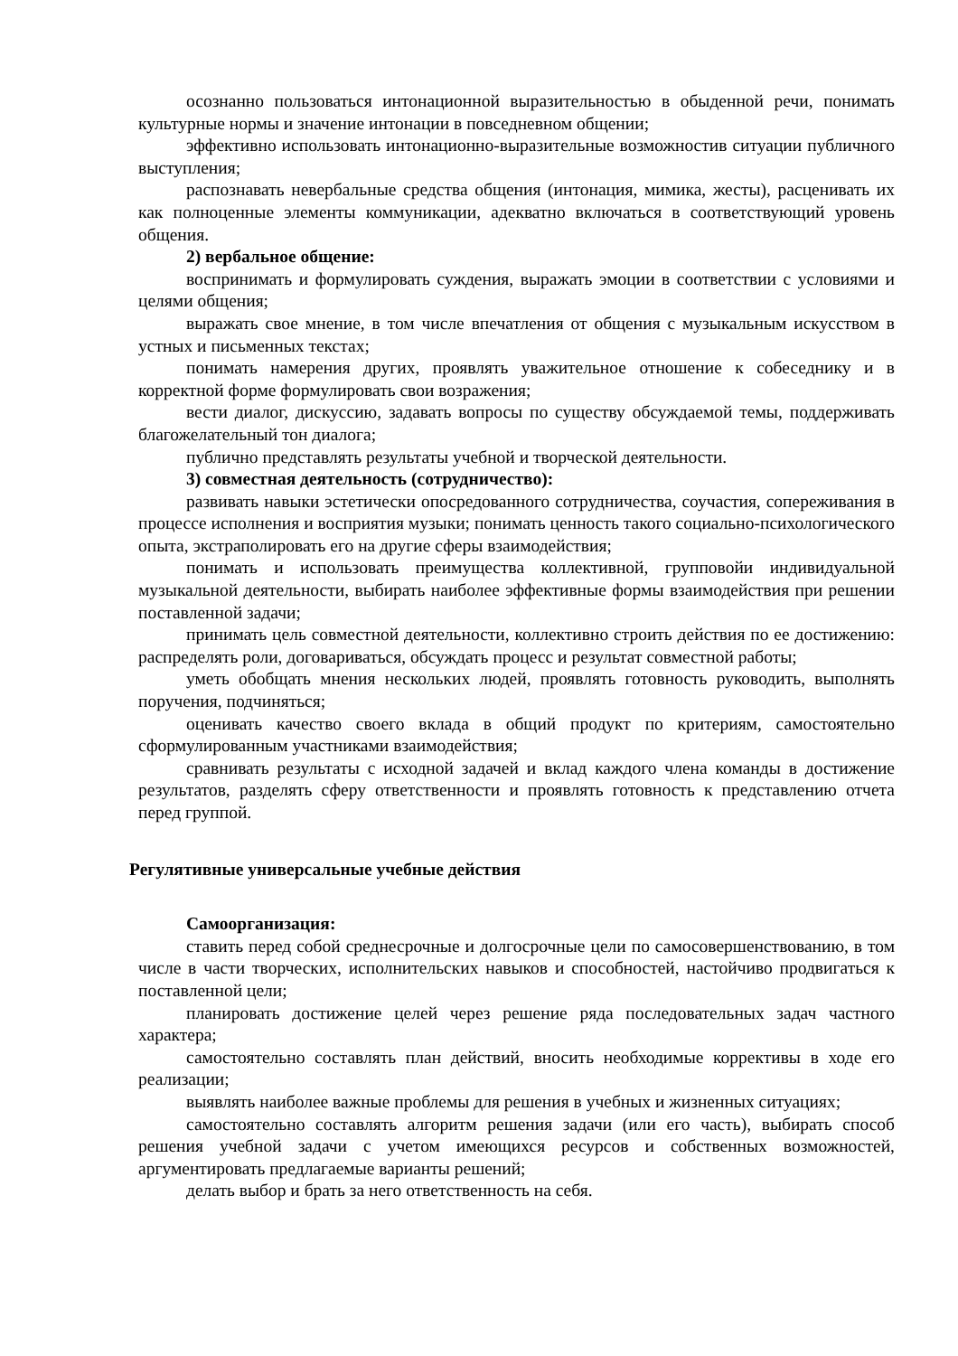осознанно пользоваться интонационной выразительностью в обыденной речи, понимать культурные нормы и значение интонации в повседневном общении;
эффективно использовать интонационно-выразительные возможностив ситуации публичного выступления;
распознавать невербальные средства общения (интонация, мимика, жесты), расценивать их как полноценные элементы коммуникации, адекватно включаться в соответствующий уровень общения.
2) вербальное общение:
воспринимать и формулировать суждения, выражать эмоции в соответствии с условиями и целями общения;
выражать свое мнение, в том числе впечатления от общения с музыкальным искусством в устных и письменных текстах;
понимать намерения других, проявлять уважительное отношение к собеседнику и в корректной форме формулировать свои возражения;
вести диалог, дискуссию, задавать вопросы по существу обсуждаемой темы, поддерживать благожелательный тон диалога;
публично представлять результаты учебной и творческой деятельности.
3) совместная деятельность (сотрудничество):
развивать навыки эстетически опосредованного сотрудничества, соучастия, сопереживания в процессе исполнения и восприятия музыки; понимать ценность такого социально-психологического опыта, экстраполировать его на другие сферы взаимодействия;
понимать и использовать преимущества коллективной, групповойи индивидуальной музыкальной деятельности, выбирать наиболее эффективные формы взаимодействия при решении поставленной задачи;
принимать цель совместной деятельности, коллективно строить действия по ее достижению: распределять роли, договариваться, обсуждать процесс и результат совместной работы;
уметь обобщать мнения нескольких людей, проявлять готовность руководить, выполнять поручения, подчиняться;
оценивать качество своего вклада в общий продукт по критериям, самостоятельно сформулированным участниками взаимодействия;
сравнивать результаты с исходной задачей и вклад каждого члена команды в достижение результатов, разделять сферу ответственности и проявлять готовность к представлению отчета перед группой.
Регулятивные универсальные учебные действия
Самоорганизация:
ставить перед собой среднесрочные и долгосрочные цели по самосовершенствованию, в том числе в части творческих, исполнительских навыков и способностей, настойчиво продвигаться к поставленной цели;
планировать достижение целей через решение ряда последовательных задач частного характера;
самостоятельно составлять план действий, вносить необходимые коррективы в ходе его реализации;
выявлять наиболее важные проблемы для решения в учебных и жизненных ситуациях;
самостоятельно составлять алгоритм решения задачи (или его часть), выбирать способ решения учебной задачи с учетом имеющихся ресурсов и собственных возможностей, аргументировать предлагаемые варианты решений;
делать выбор и брать за него ответственность на себя.